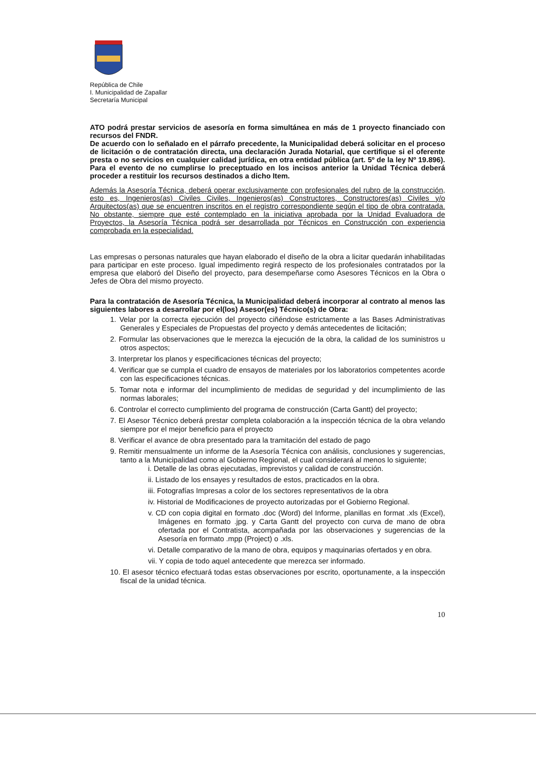República de Chile
I. Municipalidad de Zapallar
Secretaría Municipal
ATO podrá prestar servicios de asesoría en forma simultánea en más de 1 proyecto financiado con recursos del FNDR.
De acuerdo con lo señalado en el párrafo precedente, la Municipalidad deberá solicitar en el proceso de licitación o de contratación directa, una declaración Jurada Notarial, que certifique si el oferente presta o no servicios en cualquier calidad jurídica, en otra entidad pública (art. 5º de la ley Nº 19.896). Para el evento de no cumplirse lo preceptuado en los incisos anterior la Unidad Técnica deberá proceder a restituir los recursos destinados a dicho Item.
Además la Asesoría Técnica, deberá operar exclusivamente con profesionales del rubro de la construcción, esto es, Ingenieros(as) Civiles Civiles, Ingenieros(as) Constructores, Constructores(as) Civiles y/o Arquitectos(as) que se encuentren inscritos en el registro correspondiente según el tipo de obra contratada. No obstante, siempre que esté contemplado en la iniciativa aprobada por la Unidad Evaluadora de Proyectos, la Asesoría Técnica podrá ser desarrollada por Técnicos en Construcción con experiencia comprobada en la especialidad.
Las empresas o personas naturales que hayan elaborado el diseño de la obra a licitar quedarán inhabilitadas para participar en este proceso. Igual impedimento regirá respecto de los profesionales contratados por la empresa que elaboró del Diseño del proyecto, para desempeñarse como Asesores Técnicos en la Obra o Jefes de Obra del mismo proyecto.
Para la contratación de Asesoría Técnica, la Municipalidad deberá incorporar al contrato al menos las siguientes labores a desarrollar por el(los) Asesor(es) Técnico(s) de Obra:
1. Velar por la correcta ejecución del proyecto ciñéndose estrictamente a las Bases Administrativas Generales y Especiales de Propuestas del proyecto y demás antecedentes de licitación;
2. Formular las observaciones que le merezca la ejecución de la obra, la calidad de los suministros u otros aspectos;
3. Interpretar los planos y especificaciones técnicas del proyecto;
4. Verificar que se cumpla el cuadro de ensayos de materiales por los laboratorios competentes acorde con las especificaciones técnicas.
5. Tomar nota e informar del incumplimiento de medidas de seguridad y del incumplimiento de las normas laborales;
6. Controlar el correcto cumplimiento del programa de construcción (Carta Gantt) del proyecto;
7. El Asesor Técnico deberá prestar completa colaboración a la inspección técnica de la obra velando siempre por el mejor beneficio para el proyecto
8. Verificar el avance de obra presentado para la tramitación del estado de pago
9. Remitir mensualmente un informe de la Asesoría Técnica con análisis, conclusiones y sugerencias, tanto a la Municipalidad como al Gobierno Regional, el cual considerará al menos lo siguiente;
i. Detalle de las obras ejecutadas, imprevistos y calidad de construcción.
ii. Listado de los ensayes y resultados de estos, practicados en la obra.
iii. Fotografías Impresas a color de los sectores representativos de la obra
iv. Historial de Modificaciones de proyecto autorizadas por el Gobierno Regional.
v. CD con copia digital en formato .doc (Word) del Informe, planillas en format .xls (Excel), Imágenes en formato .jpg. y Carta Gantt del proyecto con curva de mano de obra ofertada por el Contratista, acompañada por las observaciones y sugerencias de la Asesoría en formato .mpp (Project) o .xls.
vi. Detalle comparativo de la mano de obra, equipos y maquinarias ofertados y en obra.
vii. Y copia de todo aquel antecedente que merezca ser informado.
10. El asesor técnico efectuará todas estas observaciones por escrito, oportunamente, a la inspección fiscal de la unidad técnica.
10